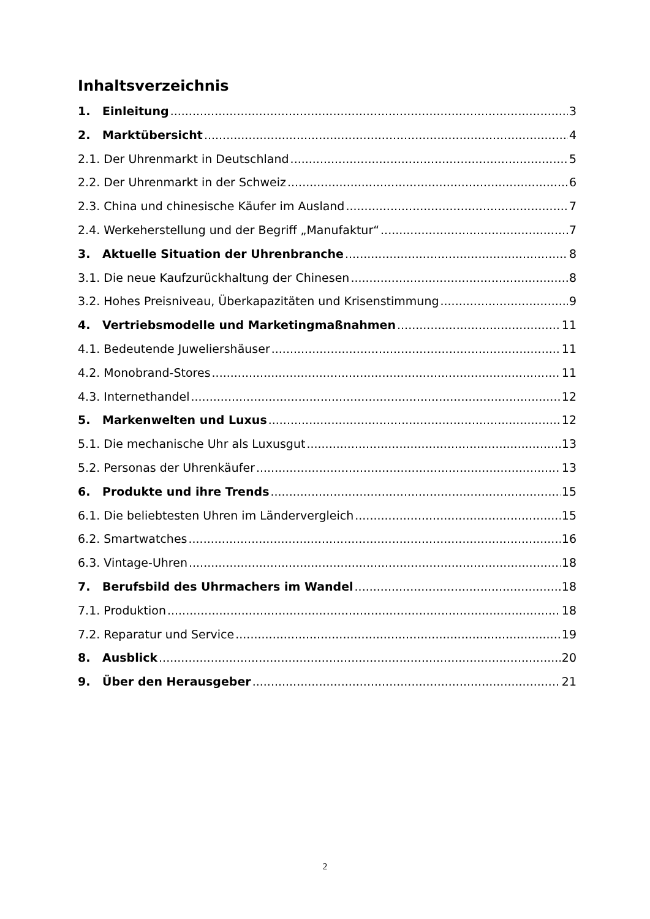Inhaltsverzeichnis
1. Einleitung 3
2. Marktübersicht 4
2.1. Der Uhrenmarkt in Deutschland 5
2.2. Der Uhrenmarkt in der Schweiz 6
2.3. China und chinesische Käufer im Ausland 7
2.4. Werkeherstellung und der Begriff „Manufaktur“ 7
3. Aktuelle Situation der Uhrenbranche 8
3.1. Die neue Kaufzurückhaltung der Chinesen 8
3.2. Hohes Preisniveau, Überkapazitäten und Krisenstimmung 9
4. Vertriebsmodelle und Marketingmaßnahmen 11
4.1. Bedeutende Juweliershäuser 11
4.2. Monobrand-Stores 11
4.3. Internethandel 12
5. Markenwelten und Luxus 12
5.1. Die mechanische Uhr als Luxusgut 13
5.2. Personas der Uhrenkäufer 13
6. Produkte und ihre Trends 15
6.1. Die beliebtesten Uhren im Ländervergleich 15
6.2. Smartwatches 16
6.3. Vintage-Uhren 18
7. Berufsbild des Uhrmachers im Wandel 18
7.1. Produktion 18
7.2. Reparatur und Service 19
8. Ausblick 20
9. Über den Herausgeber 21
2